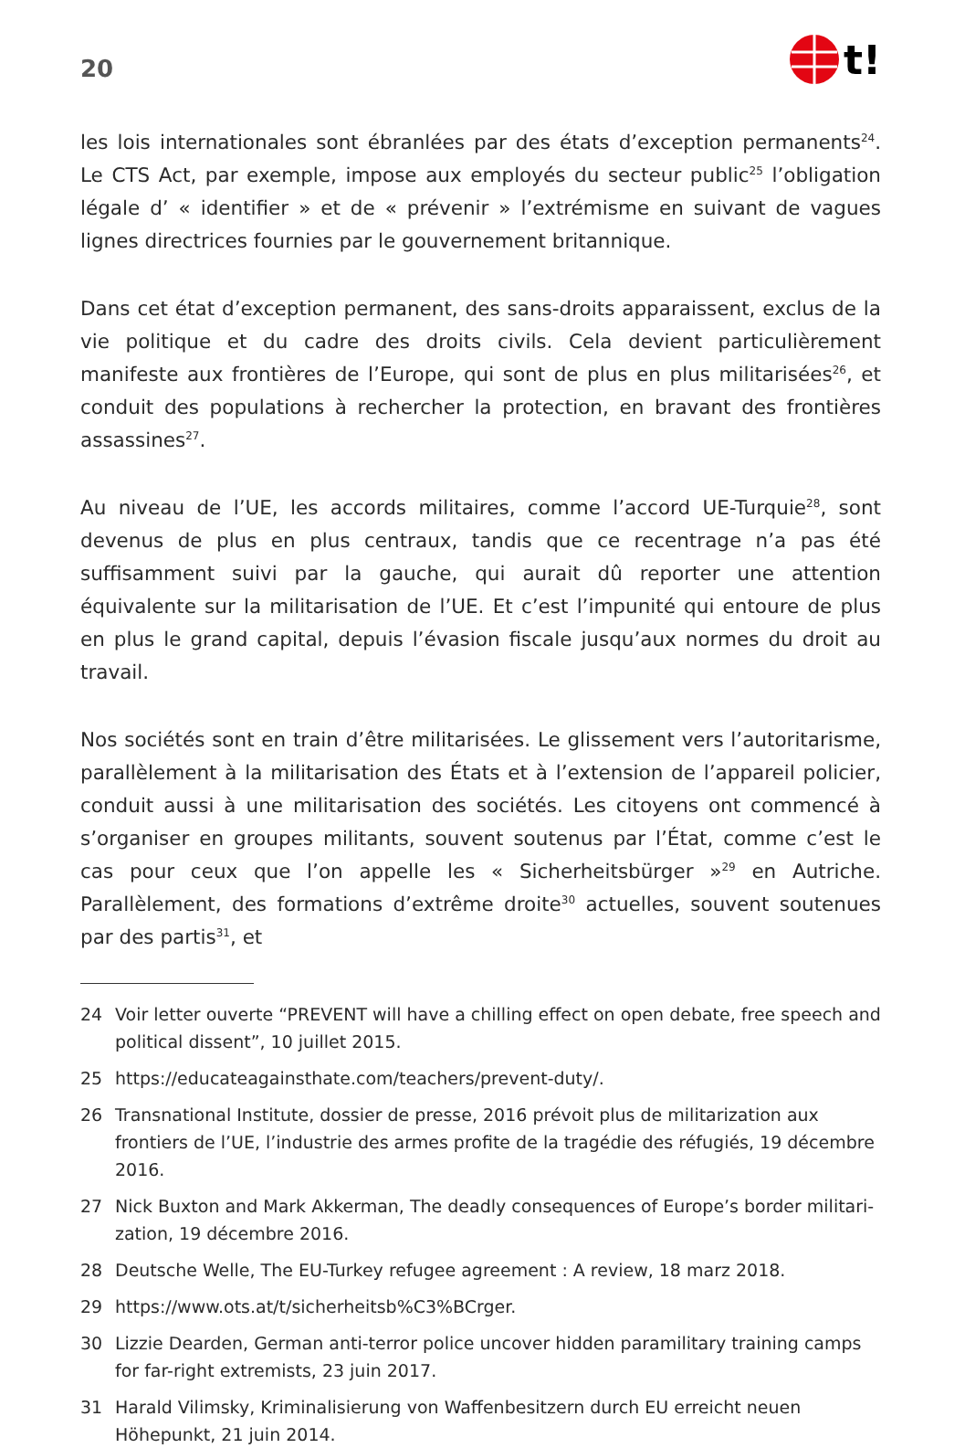20
t!
les lois internationales sont ébranlées par des états d’exception permanents<sup>24</sup>. Le CTS Act, par exemple, impose aux employés du secteur public<sup>25</sup> l’obligation légale d’ « identifier » et de « prévenir » l’extrémisme en suivant de vagues lignes directrices fournies par le gouvernement britannique.
Dans cet état d’exception permanent, des sans-droits apparaissent, exclus de la vie politique et du cadre des droits civils. Cela devient particulièrement manifeste aux frontières de l’Europe, qui sont de plus en plus militarisées<sup>26</sup>, et conduit des populations à rechercher la protection, en bravant des frontières assassines<sup>27</sup>.
Au niveau de l’UE, les accords militaires, comme l’accord UE-Turquie<sup>28</sup>, sont devenus de plus en plus centraux, tandis que ce recentrage n’a pas été suffisamment suivi par la gauche, qui aurait dû reporter une attention équivalente sur la militarisation de l’UE. Et c’est l’impunité qui entoure de plus en plus le grand capital, depuis l’évasion fiscale jusqu’aux normes du droit au travail.
Nos sociétés sont en train d’être militarisées. Le glissement vers l’autoritarisme, parallèlement à la militarisation des États et à l’extension de l’appareil policier, conduit aussi à une militarisation des sociétés. Les citoyens ont commencé à s’organiser en groupes militants, souvent soutenus par l’État, comme c’est le cas pour ceux que l’on appelle les « Sicherheitsbürger »<sup>29</sup> en Autriche. Parallèlement, des formations d’extrême droite<sup>30</sup> actuelles, souvent soutenues par des partis<sup>31</sup>, et
24 Voir letter ouverte “PREVENT will have a chilling effect on open debate, free speech and political dissent”, 10 juillet 2015.
25 https://educateagainsthate.com/teachers/prevent-duty/.
26 Transnational Institute, dossier de presse, 2016 prévoit plus de militarization aux frontiers de l’UE, l’industrie des armes profite de la tragédie des réfugiés, 19 décembre 2016.
27 Nick Buxton and Mark Akkerman, The deadly consequences of Europe’s border militari- zation, 19 décembre 2016.
28 Deutsche Welle, The EU-Turkey refugee agreement : A review, 18 marz 2018.
29 https://www.ots.at/t/sicherheitsb%C3%BCrger.
30 Lizzie Dearden, German anti-terror police uncover hidden paramilitary training camps for far-right extremists, 23 juin 2017.
31 Harald Vilimsky, Kriminalisierung von Waffenbesitzern durch EU erreicht neuen Höhepunkt, 21 juin 2014.